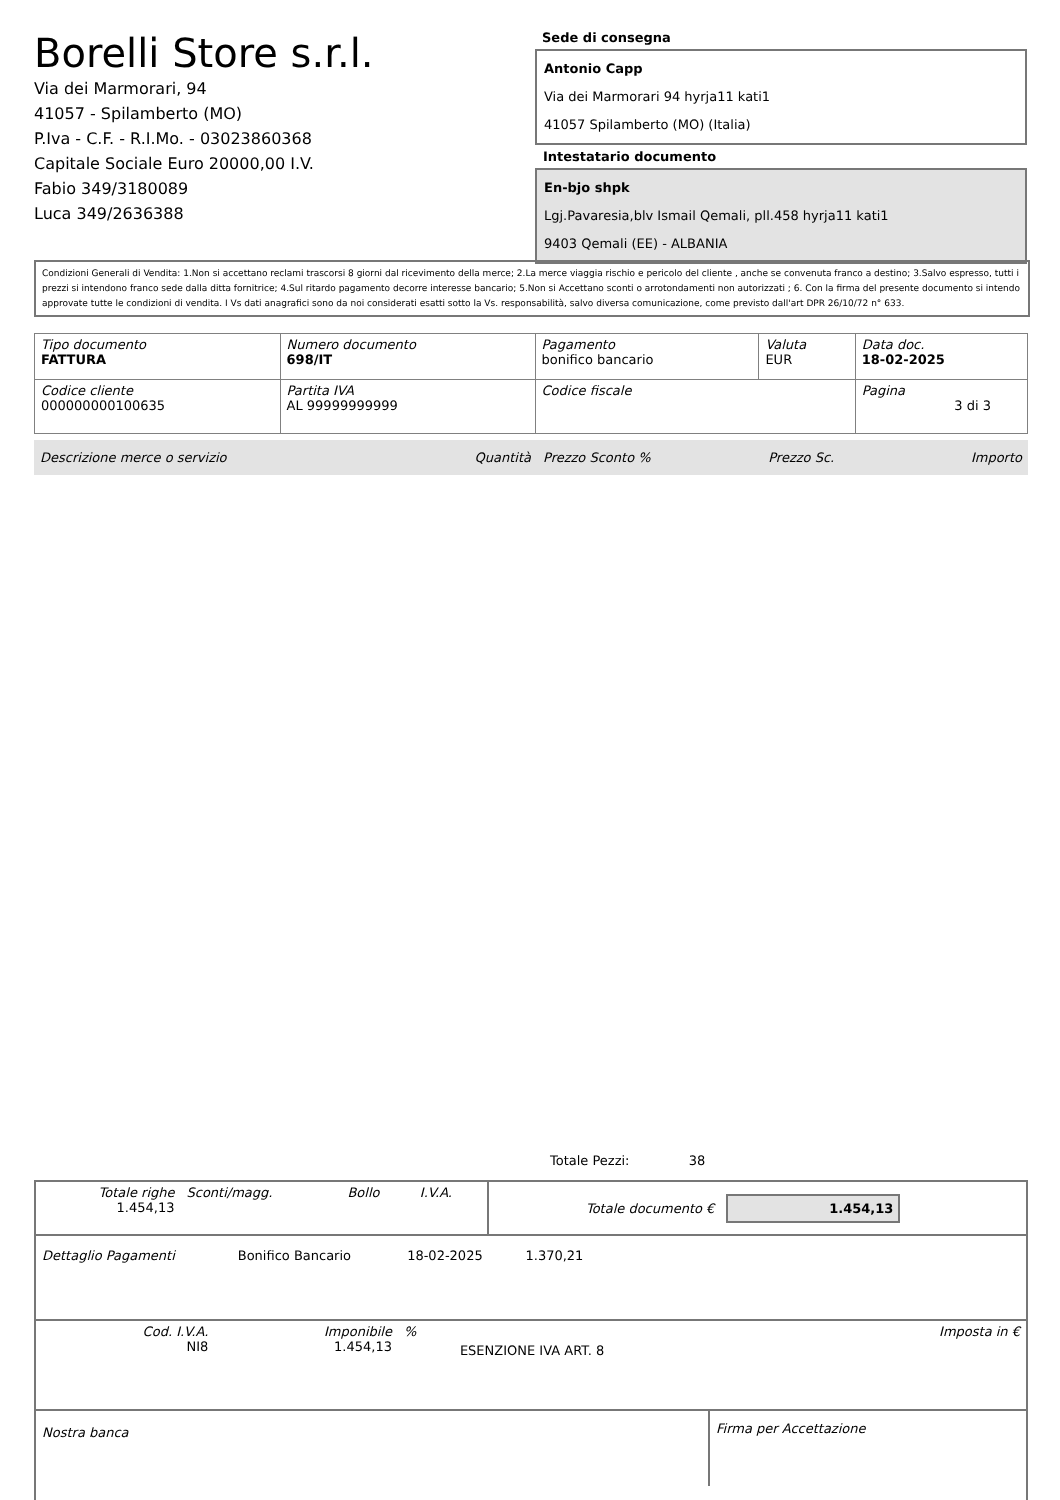Borelli Store s.r.l.
Via dei Marmorari, 94
41057 - Spilamberto (MO)
P.Iva - C.F. - R.I.Mo. - 03023860368
Capitale Sociale Euro 20000,00 I.V.
Fabio 349/3180089
Luca 349/2636388
Sede di consegna
Antonio Capp
Via dei Marmorari 94 hyrja11 kati1
41057 Spilamberto (MO) (Italia)
Intestatario documento
En-bjo shpk
Lgj.Pavaresia,blv Ismail Qemali, pll.458 hyrja11 kati1
9403 Qemali (EE) - ALBANIA
Condizioni Generali di Vendita: 1.Non si accettano reclami trascorsi 8 giorni dal ricevimento della merce; 2.La merce viaggia rischio e pericolo del cliente , anche se convenuta franco a destino; 3.Salvo espresso, tutti i prezzi si intendono franco sede dalla ditta fornitrice; 4.Sul ritardo pagamento decorre interesse bancario; 5.Non si Accettano sconti o arrotondamenti non autorizzati ; 6. Con la firma del presente documento si intendo approvate tutte le condizioni di vendita. I Vs dati anagrafici sono da noi considerati esatti sotto la Vs. responsabilità, salvo diversa comunicazione, come previsto dall'art DPR 26/10/72 n° 633.
| Tipo documento FATTURA | Numero documento 698/IT | Pagamento bonifico bancario | Valuta EUR | Data doc. 18-02-2025 |
| Codice cliente 000000000100635 | Partita IVA AL 99999999999 | Codice fiscale | | Pagina 3 di 3 |
| Descrizione merce o servizio | Quantità | Prezzo Sconto % | Prezzo Sc. | Importo |
Totale Pezzi: 38
| Totale righe 1.454,13 | Sconti/magg. | Bollo | I.V.A. | Totale documento € | 1.454,13 |
| Dettaglio Pagamenti | Bonifico Bancario | 18-02-2025 | 1.370,21 | |
| Cod. I.V.A. NI8 | Imponibile 1.454,13 | % | ESENZIONE IVA ART. 8 | Imposta in € |
| Nostra banca | Firma per Accettazione |